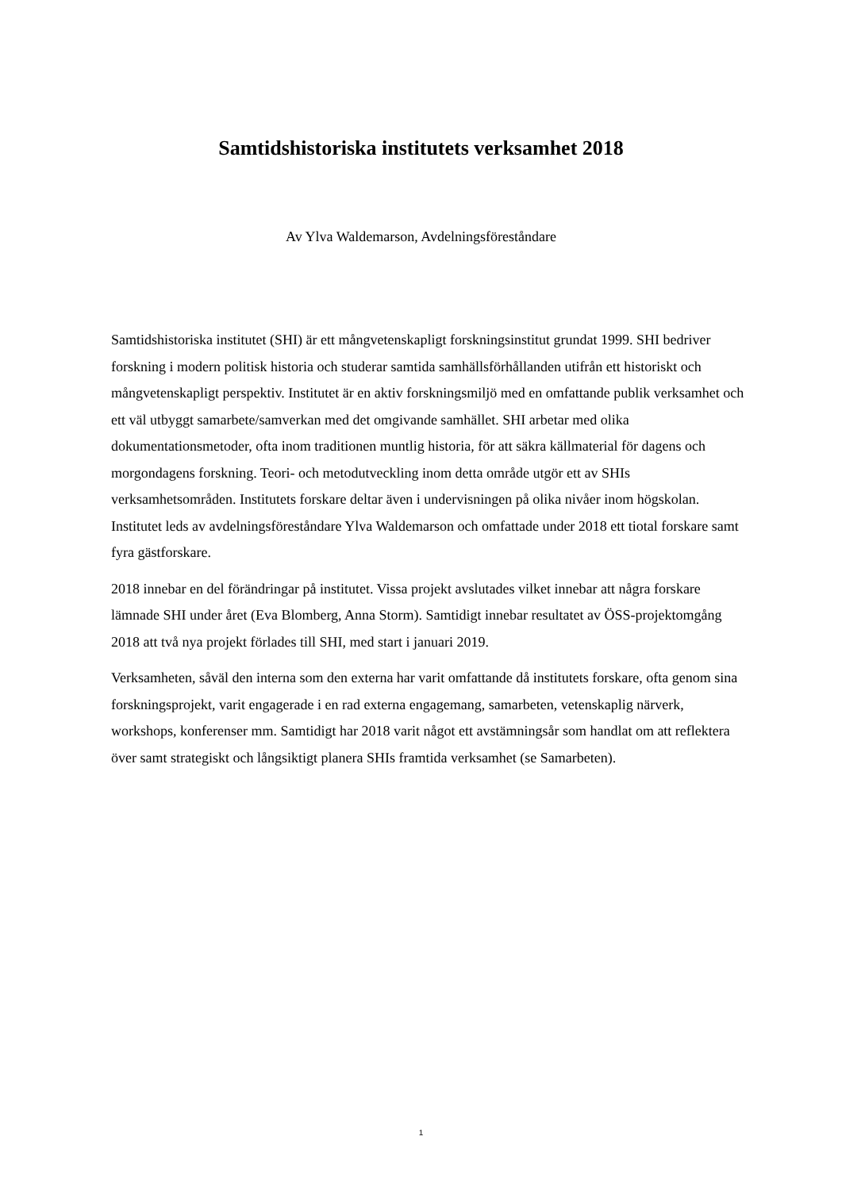Samtidshistoriska institutets verksamhet 2018
Av Ylva Waldemarson, Avdelningsföreståndare
Samtidshistoriska institutet (SHI) är ett mångvetenskapligt forskningsinstitut grundat 1999. SHI bedriver forskning i modern politisk historia och studerar samtida samhällsförhållanden utifrån ett historiskt och mångvetenskapligt perspektiv. Institutet är en aktiv forskningsmiljö med en omfattande publik verksamhet och ett väl utbyggt samarbete/samverkan med det omgivande samhället. SHI arbetar med olika dokumentationsmetoder, ofta inom traditionen muntlig historia, för att säkra källmaterial för dagens och morgondagens forskning. Teori- och metodutveckling inom detta område utgör ett av SHIs verksamhetsområden. Institutets forskare deltar även i undervisningen på olika nivåer inom högskolan. Institutet leds av avdelningsföreståndare Ylva Waldemarson och omfattade under 2018 ett tiotal forskare samt fyra gästforskare.
2018 innebar en del förändringar på institutet. Vissa projekt avslutades vilket innebar att några forskare lämnade SHI under året (Eva Blomberg, Anna Storm). Samtidigt innebar resultatet av ÖSS-projektomgång 2018 att två nya projekt förlades till SHI, med start i januari 2019.
Verksamheten, såväl den interna som den externa har varit omfattande då institutets forskare, ofta genom sina forskningsprojekt, varit engagerade i en rad externa engagemang, samarbeten, vetenskaplig närverk, workshops, konferenser mm. Samtidigt har 2018 varit något ett avstämningsår som handlat om att reflektera över samt strategiskt och långsiktigt planera SHIs framtida verksamhet (se Samarbeten).
1